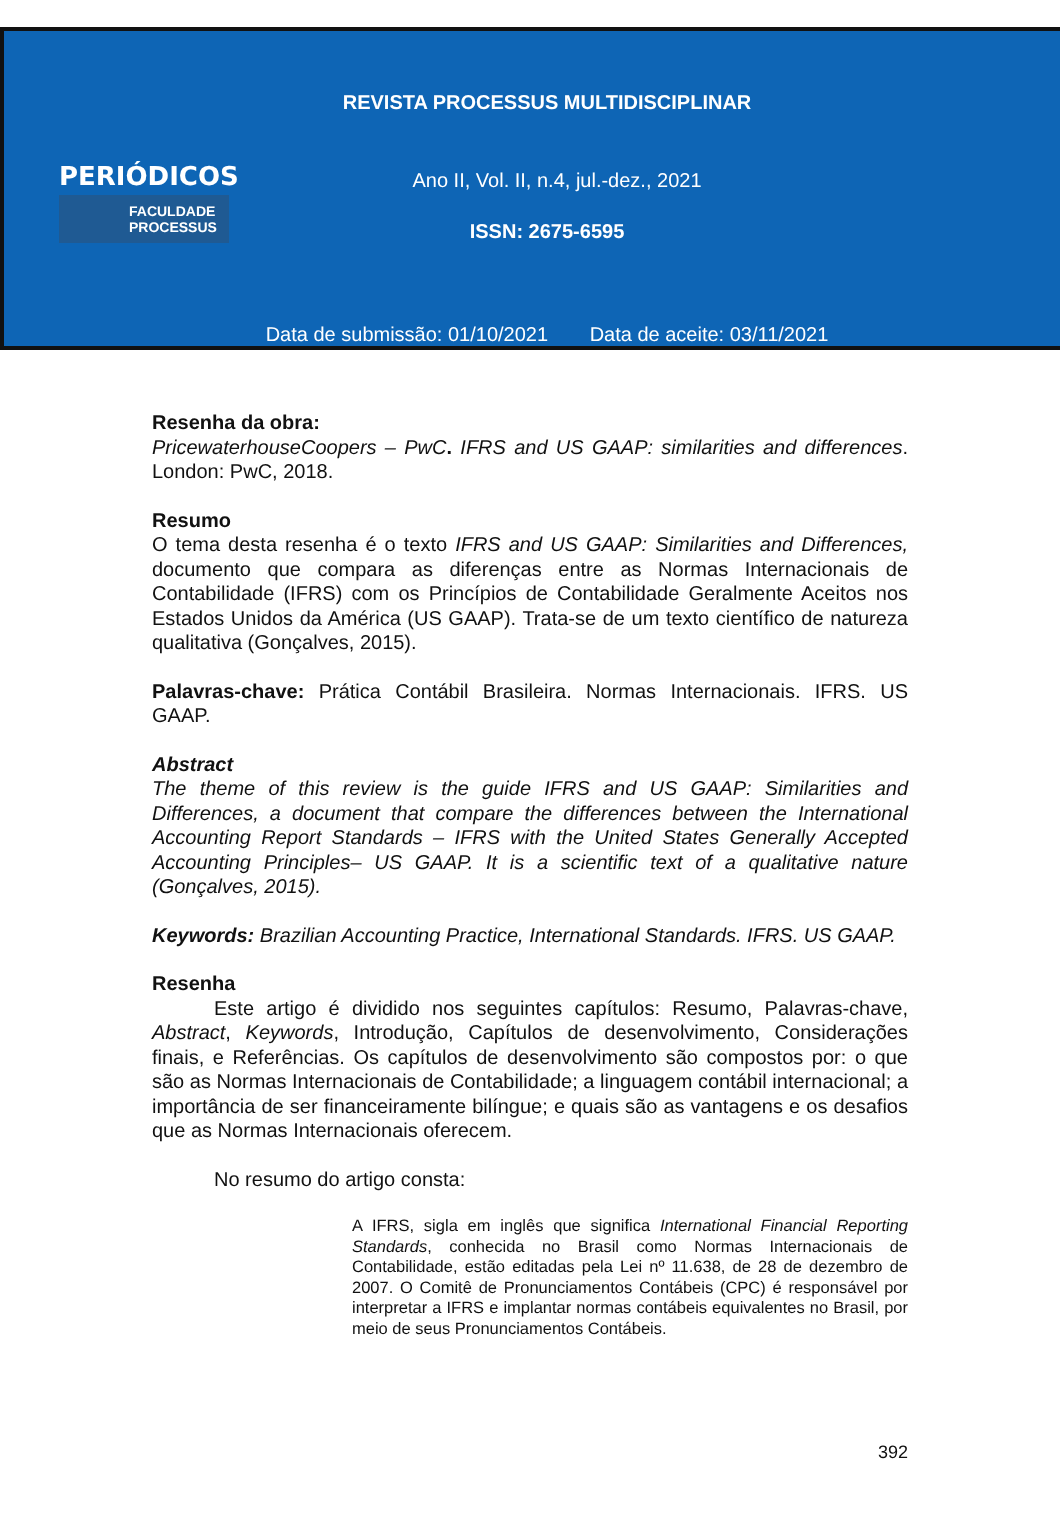REVISTA PROCESSUS MULTIDISCIPLINAR
PERIÓDICOS
FACULDADE
PROCESSUS
Ano II, Vol. II, n.4, jul.-dez., 2021
ISSN: 2675-6595
Data de submissão: 01/10/2021 Data de aceite: 03/11/2021
Resenha da obra:
PricewaterhouseCoopers – PwC. IFRS and US GAAP: similarities and differences. London: PwC, 2018.
Resumo
O tema desta resenha é o texto IFRS and US GAAP: Similarities and Differences, documento que compara as diferenças entre as Normas Internacionais de Contabilidade (IFRS) com os Princípios de Contabilidade Geralmente Aceitos nos Estados Unidos da América (US GAAP). Trata-se de um texto científico de natureza qualitativa (Gonçalves, 2015).
Palavras-chave: Prática Contábil Brasileira. Normas Internacionais. IFRS. US GAAP.
Abstract
The theme of this review is the guide IFRS and US GAAP: Similarities and Differences, a document that compare the differences between the International Accounting Report Standards – IFRS with the United States Generally Accepted Accounting Principles– US GAAP. It is a scientific text of a qualitative nature (Gonçalves, 2015).
Keywords: Brazilian Accounting Practice, International Standards. IFRS. US GAAP.
Resenha
Este artigo é dividido nos seguintes capítulos: Resumo, Palavras-chave, Abstract, Keywords, Introdução, Capítulos de desenvolvimento, Considerações finais, e Referências. Os capítulos de desenvolvimento são compostos por: o que são as Normas Internacionais de Contabilidade; a linguagem contábil internacional; a importância de ser financeiramente bilíngue; e quais são as vantagens e os desafios que as Normas Internacionais oferecem.
No resumo do artigo consta:
A IFRS, sigla em inglês que significa International Financial Reporting Standards, conhecida no Brasil como Normas Internacionais de Contabilidade, estão editadas pela Lei nº 11.638, de 28 de dezembro de 2007. O Comitê de Pronunciamentos Contábeis (CPC) é responsável por interpretar a IFRS e implantar normas contábeis equivalentes no Brasil, por meio de seus Pronunciamentos Contábeis.
392